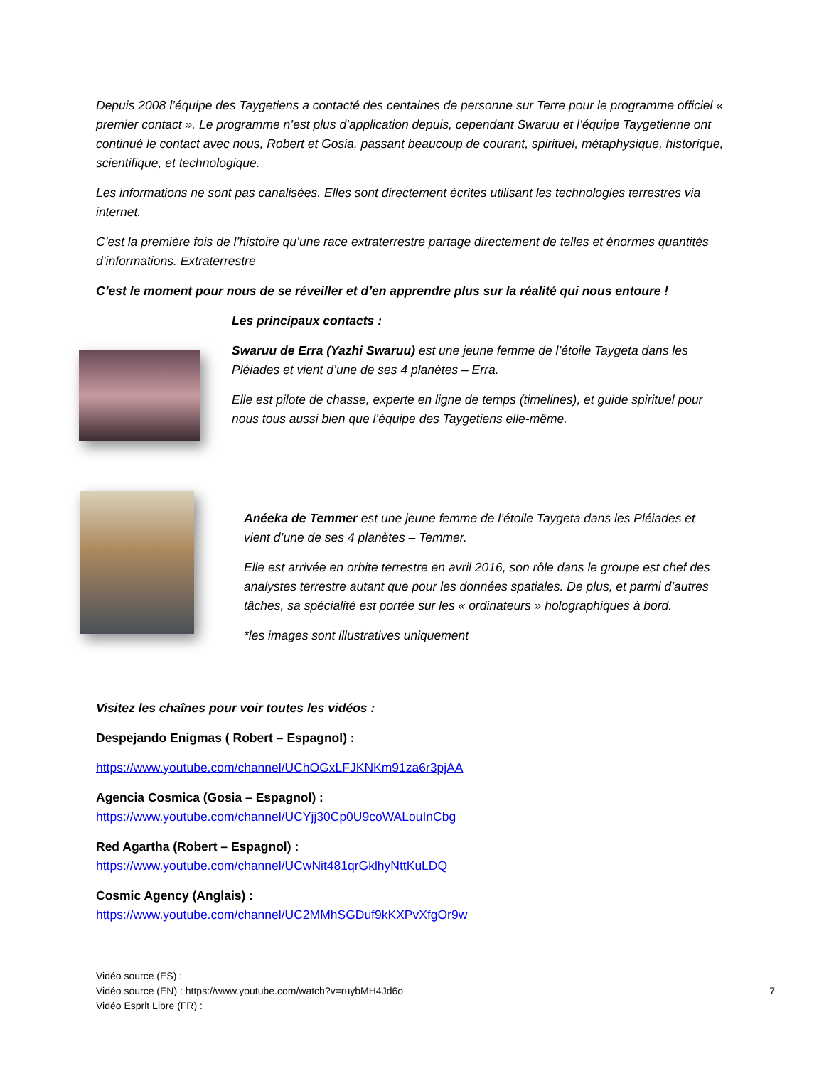Depuis 2008 l’équipe des Taygetiens a contacté des centaines de personne sur Terre pour le programme officiel « premier contact ». Le programme n’est plus d’application depuis, cependant Swaruu et l’équipe Taygetienne ont continué le contact avec nous, Robert et Gosia, passant beaucoup de courant, spirituel, métaphysique, historique, scientifique, et technologique.
Les informations ne sont pas canalisées. Elles sont directement écrites utilisant les technologies terrestres via internet.
C’est la première fois de l’histoire qu’une race extraterrestre partage directement de telles et énormes quantités d’informations. Extraterrestre
C’est le moment pour nous de se réveiller et d’en apprendre plus sur la réalité qui nous entoure !
Les principaux contacts :
Swaruu de Erra (Yazhi Swaruu) est une jeune femme de l’étoile Taygeta dans les Pléiades et vient d’une de ses 4 planètes – Erra.
Elle est pilote de chasse, experte en ligne de temps (timelines), et guide spirituel pour nous tous aussi bien que l’équipe des Taygetiens elle-même.
Anéeka de Temmer est une jeune femme de l’étoile Taygeta dans les Pléiades et vient d’une de ses 4 planètes – Temmer.
Elle est arrivée en orbite terrestre en avril 2016, son rôle dans le groupe est chef des analystes terrestre autant que pour les données spatiales. De plus, et parmi d’autres tâches, sa spécialité est portée sur les « ordinateurs » holographiques à bord.
*les images sont illustratives uniquement
Visitez les chaînes pour voir toutes les vidéos :
Despejando Enigmas ( Robert – Espagnol) :
https://www.youtube.com/channel/UChOGxLFJKNKm91za6r3pjAA
Agencia Cosmica (Gosia – Espagnol) :
https://www.youtube.com/channel/UCYjj30Cp0U9coWALouInCbg
Red Agartha (Robert – Espagnol) :
https://www.youtube.com/channel/UCwNit481qrGklhyNttKuLDQ
Cosmic Agency (Anglais) :
https://www.youtube.com/channel/UC2MMhSGDuf9kKXPvXfgOr9w
Vidéo source (ES) :
Vidéo source (EN) : https://www.youtube.com/watch?v=ruybMH4Jd6o
7
Vidéo Esprit Libre (FR) :